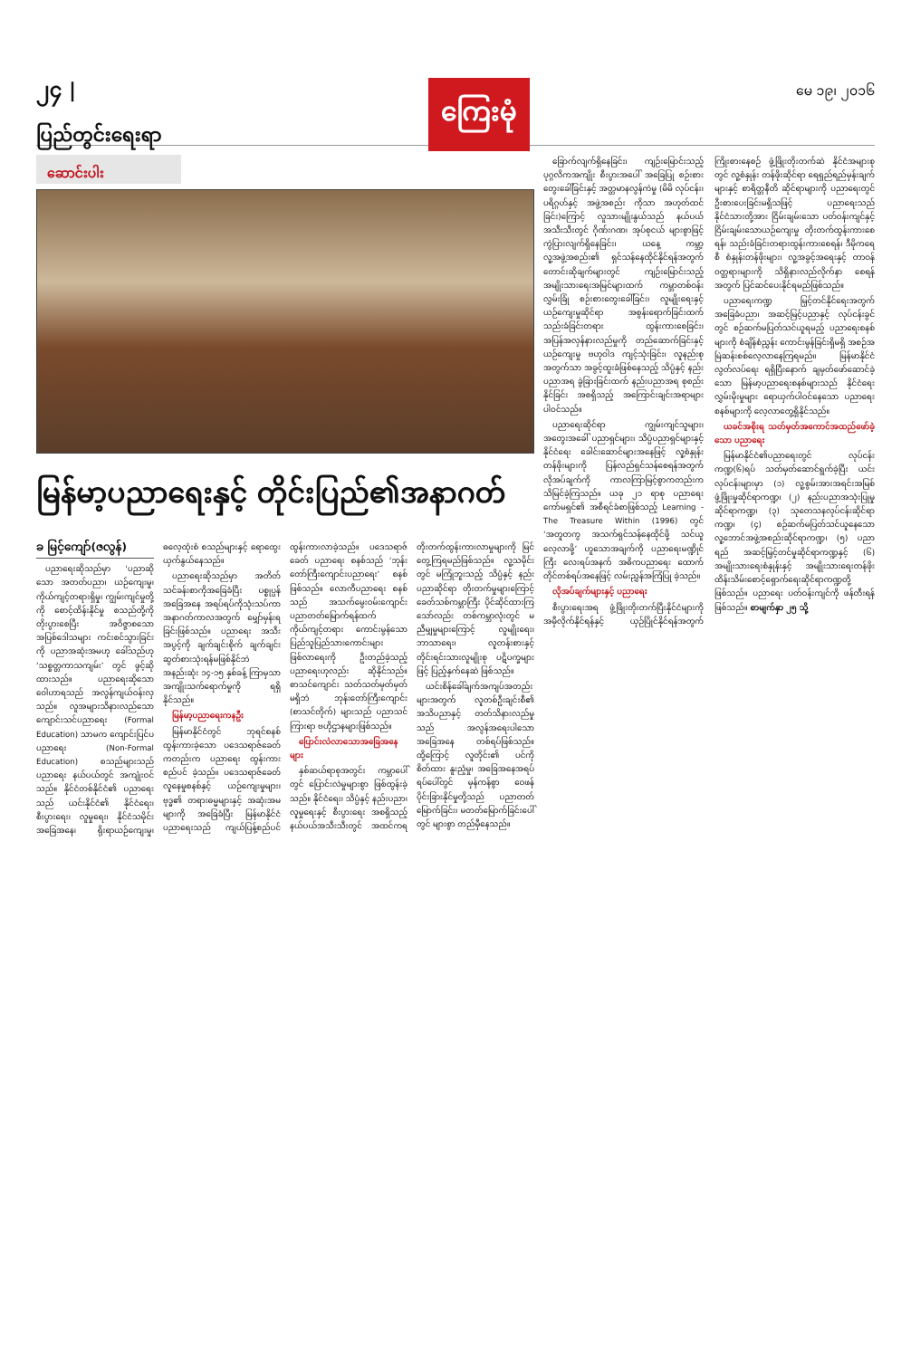၂၄ |
ပြည်တွင်းရေးရာ
ကြေးမုံ
မေ ၁၉၊ ၂၀၁၆
ဆောင်းပါး
မြန်မာ့ပညာရေးနှင့် တိုင်းပြည်၏အနာဂတ်
ခ မြင့်ကျော်(ဇလွန်)
ပညာရေးဆိုသည်မှာ ‘ပညာဆိုသော အတတ်ပညာ၊ ယဉ်ကျေးမှု၊ ကိုယ်ကျင့်တရားရှိမှု၊ ကျွမ်းကျင်မှုတို့ကို စောင့်ထိန်းနိုင်မှု စသည်တို့ကို တိုးပွားစေပြီး အဝိဇ္ဇာစသော အပြစ်ဒေါသများ ကင်းစင်သွားခြင်းကို ပညာအဆုံးအမဟု ခေါ်သည်ဟု ‘သစ္စတ္တကာသကျမ်း’ တွင် ဖွင့်ဆိုထားသည်။ ပညာရေးဆိုသော ဝေါဟာရသည် အလွန်ကျယ်ဝန်းလှသည်။ လူအများသိနားလည်သော ကျောင်းသင်ပညာရေး (Formal Education) သာမက ကျောင်းပြင်ပပညာရေး (Non-Formal Education) စသည်များသည် ပညာရေး နယ်ပယ်တွင် အကျုံးဝင်သည်။ နိုင်ငံတစ်နိုင်ငံ၏ ပညာရေးသည် ယင်းနိုင်ငံ၏ နိုင်ငံရေး၊ စီးပွားရေး၊ လူမှုရေး၊ နိုင်ငံသမိုင်းအခြေအနေ၊ ရိုးရာယဉ်ကျေးမှု၊ ဓလေ့ထုံးစံ စသည်များနှင့် ရောထွေးယှက်နွယ်နေသည်။
ပညာရေးဆိုသည်မှာ အတိတ်သင်ခန်းစာကိုအခြေခံပြီး ပစ္စုပ္ပန် အခြေအနေ အရပ်ရပ်ကိုသုံးသပ်ကာ အနာဂတ်ကာလအတွက် မျှော်မှန်းရခြင်းဖြစ်သည်။ ပညာရေး အသီးအပွင့်ကို ချက်ချင်းစိုက် ချက်ချင်းဆွတ်စားသုံးရန်မဖြစ်နိုင်ဘဲ အနည်းဆုံး ၁၄-၁၅ နှစ်ခန့် ကြာမှသာ အကျိုးသက်ရောက်မှုကို ရရှိနိုင်သည်။
မြန်မာ့ပညာရေးကနဦး
မြန်မာနိုင်ငံတွင် ဘုရင်စနစ်ထွန်းကားခဲ့သော ပဒေသရာဇ်ခေတ်ကတည်းက ပညာရေး ထွန်းကား စည်ပင် ခဲ့သည်။ ပဒေသရာဇ်ခေတ် လူနေမှုစနစ်နှင့် ယဉ်ကျေးမှုများ၊ ဗုဒ္ဓ၏ တရားဓမ္မများနှင့် အဆုံးအမများကို အခြေခံပြီး မြန်မာနိုင်ငံပညာရေးသည် ကျယ်ပြန့်စည်ပင်ထွန်းကားလာခဲ့သည်။ ပဒေသရာဇ်ခေတ် ပညာရေး စနစ်သည် ‘ဘုန်းတော်ကြီးကျောင်းပညာရေး’ စနစ်ဖြစ်သည်။ လောကီပညာရေး စနစ်သည် အသက်မွေးဝမ်းကျောင်းပညာတတ်မြောက်ရန်ထက် ကိုယ်ကျင့်တရား ကောင်းမွန်သော ပြည်သူပြည်သားကောင်းများ ဖြစ်လာရေးကို ဦးတည်ခဲ့သည့် ပညာရေးဟုလည်း ဆိုနိုင်သည်။ စာသင်ကျောင်း သတ်သတ်မှတ်မှတ်မရှိဘဲ ဘုန်းတော်ကြီးကျောင်း (စာသင်တိုက်) များသည် ပညာသင်ကြားရာ ဗဟိုဌာနများဖြစ်သည်။
ပြောင်းလဲလာသောအခြေအနေများ
နှစ်ဆယ်ရာစုအတွင်း ကမ္ဘာပေါ်တွင် ပြောင်းလဲမှုများစွာ ဖြစ်ထွန်းခဲ့သည်။ နိုင်ငံရေး၊ သိပ္ပံနှင့် နည်းပညာ၊ လူမှုရေးနှင့် စီးပွားရေး အစရှိသည့်နယ်ပယ်အသီးသီးတွင် အထင်ကရတိုးတက်ထွန်းကားလာမှုများကို မြင်တွေ့ကြရမည်ဖြစ်သည်။ လူ့သမိုင်းတွင် မကြုံဘူးသည့် သိပ္ပံနှင့် နည်းပညာဆိုင်ရာ တိုးတက်မှုများကြောင့် ခေတ်သစ်ကမ္ဘာကြီး ပိုင်ဆိုင်ထားကြသော်လည်း တစ်ကမ္ဘာလုံးတွင် မညီမျှမှုများကြောင့် လူမျိုးရေး၊ ဘာသာရေး၊ လူတန်းစားနှင့် တိုင်းရင်းသားလူမျိုးစု ပဋိပက္ခများဖြင့် ပြည့်နှက်နေဆဲ ဖြစ်သည်။
ယင်းစိန်ခေါ်ချက်အကျပ်အတည်းများအတွက် လူတစ်ဦးချင်းစီ၏ အသိပညာနှင့် တတ်သိနားလည်မှုသည် အလွန်အရေးပါသော အခြေအနေ တစ်ရပ်ဖြစ်သည်။ ထို့ကြောင့် လူတိုင်း၏ ပင်ကိုစိတ်ထား နူးညံ့မှု၊ အခြေအနေအရပ်ရပ်ပေါ်တွင် မှန်ကန်စွာ ဝေဖန်ပိုင်းခြားနိုင်မှုတို့သည် ပညာတတ်မြောက်ခြင်း၊ မတတ်မြောက်ခြင်းပေါ်တွင် များစွာ တည်မှီနေသည်။
ခြောက်လျက်ရှိနေခြင်း၊ ကျဉ်းမြောင်းသည့် ပုဂ္ဂလိကအကျိုး စီးပွားအပေါ် အခြေပြု စဉ်းစားတွေးခေါ်ခြင်းနှင့် အတ္တမာနလွန်ကဲမှု (မိမိ လုပ်ငန်း၊ ပရိဂ္ဂဟ်နှင့် အဖွဲ့အစည်း ကိုသာ အဟုတ်ထင်ခြင်း)ကြောင့် လူသားမျိုးနွယ်သည် နယ်ပယ်အသီးသီးတွင် ဂိုဏ်းဂဏ၊ အုပ်စုငယ် များစွာဖြင့် ကွဲပြားလျက်ရှိနေခြင်း၊ ယနေ့ ကမ္ဘာ့လူ့အဖွဲ့အစည်း၏ ရှင်သန်နေထိုင်နိုင်ရန်အတွက် တောင်းဆိုချက်များတွင် ကျဉ်းမြောင်းသည့် အမျိုးသားရေးအမြင်များထက် ကမ္ဘာတစ်ဝန်း လွှမ်းခြုံ စဉ်းစားတွေးခေါ်ခြင်း၊ လူမျိုးရေးနှင့် ယဉ်ကျေးမှုဆိုင်ရာ အစွန်းရောက်ခြင်းထက် သည်းခံခြင်းတရား ထွန်းကားစေခြင်း၊ အပြန်အလှန်နားလည်မှုကို တည်ဆောက်ခြင်းနှင့် ယဉ်ကျေးမှု ဗဟုဝါဒ ကျင့်သုံးခြင်း၊ လူနည်းစုအတွက်သာ အခွင့်ထူးခံဖြစ်နေသည့် သိပ္ပံနှင့် နည်းပညာအရ ခွဲခြားခြင်းထက် နည်းပညာအရ စုစည်းနိုင်ခြင်း အစရှိသည့် အကြောင်းချင်းအရာများ ပါဝင်သည်။
ပညာရေးဆိုင်ရာ ကျွမ်းကျင်သူများ၊ အတွေးအခေါ် ပညာရှင်များ၊ သိပ္ပံပညာရှင်များနှင့် နိုင်ငံရေး ခေါင်းဆောင်များအနေဖြင့် လူ့စံနှုန်း တန်ဖိုးများကို ပြန်လည်ရှင်သန်စေရန်အတွက် လိုအပ်ချက်ကို ကာလကြာမြင့်စွာကတည်းက သိမြင်ခဲ့ကြသည်။ ယခု ၂၁ ရာစု ပညာရေး ကော်မရှင်၏ အစီရင်ခံစာဖြစ်သည့် Learning - The Treasure Within (1996) တွင် ‘အတူတကွ အသက်ရှင်သန်နေထိုင်ဖို့ သင်ယူလေ့လာဖို့’ ဟူသောအချက်ကို ပညာရေးမဏ္ဍိုင်ကြီး လေးရပ်အနက် အဓိကပညာရေး ထောက်တိုင်တစ်ရပ်အနေဖြင့် လမ်းညွှန်အကြံပြု ခဲ့သည်။
လိုအပ်ချက်များနှင့် ပညာရေး
စီးပွားရေးအရ ဖွံ့ဖြိုးတိုးတက်ပြီးနိုင်ငံများကို အမှီလိုက်နိုင်ရန်နှင့် ယှဉ်ပြိုင်နိုင်ရန်အတွက် ကြိုးစားနေစဉ် ဖွံ့ဖြိုးတိုးတက်ဆဲ နိုင်ငံအများစုတွင် လူ့စံနှုန်း တန်ဖိုးဆိုင်ရာ ရေရှည်ရည်မှန်းချက်များနှင့် စာရိတ္တနီတိ ဆိုင်ရာများကို ပညာရေးတွင် ဦးစားပေးခြင်းမရှိသဖြင့် ပညာရေးသည် နိုင်ငံသားတို့အား ငြိမ်းချမ်းသော ပတ်ဝန်းကျင်နှင့် ငြိမ်းချမ်းသောယဉ်ကျေးမှု တိုးတက်ထွန်းကားစေရန်၊ သည်းခံခြင်းတရားထွန်းကားစေရန်၊ ဒီမိုကရေစီ စံနှုန်းတန်ဖိုးများ၊ လူ့အခွင့်အရေးနှင့် တာဝန်ဝတ္တရားများကို သိရှိနားလည်လိုက်နာ စေရန်အတွက် ပြင်ဆင်ပေးနိုင်ရမည်ဖြစ်သည်။
ပညာရေးကဏ္ဍ မြှင့်တင်နိုင်ရေးအတွက် အခြေခံပညာ၊ အဆင့်မြင့်ပညာနှင့် လုပ်ငန်းခွင်တွင် စဉ်ဆက်မပြတ်သင်ယူရမည့် ပညာရေးစနစ်များကို စံချိန်စံညွှန်း ကောင်းမွန်ခြင်းရှိမရှိ အစဉ်အမြဲဆန်းစစ်လေ့လာနေကြရမည်။ မြန်မာနိုင်ငံ လွတ်လပ်ရေး ရရှိပြီးနောက် ချမှတ်ဖော်ဆောင်ခဲ့သော မြန်မာ့ပညာရေးစနစ်များသည် နိုင်ငံရေးလွှမ်းမိုးမှုများ ရောယှက်ပါဝင်နေသော ပညာရေးစနစ်များကို လေ့လာတွေ့ရှိနိုင်သည်။
ယခင်အစိုးရ သတ်မှတ်အကောင်အထည်ဖော်ခဲ့သော ပညာရေး
မြန်မာနိုင်ငံ၏ပညာရေးတွင် လုပ်ငန်းကဏ္ဍ(၆)ရပ် သတ်မှတ်ဆောင်ရွက်ခဲ့ပြီး ယင်းလုပ်ငန်းများမှာ (၁) လူ့စွမ်းအားအရင်းအမြစ် ဖွံ့ဖြိုးမှုဆိုင်ရာကဏ္ဍ၊ (၂) နည်းပညာအသုံးပြုမှုဆိုင်ရာကဏ္ဍ၊ (၃) သုတေသနလုပ်ငန်းဆိုင်ရာကဏ္ဍ၊ (၄) စဉ်ဆက်မပြတ်သင်ယူနေသော လူ့ဘောင်အဖွဲ့အစည်းဆိုင်ရာကဏ္ဍ၊ (၅) ပညာရည် အဆင့်မြှင့်တင်မှုဆိုင်ရာကဏ္ဍနှင့် (၆) အမျိုးသားရေးစံနှုန်းနှင့် အမျိုးသားရေးတန်ဖိုး ထိန်းသိမ်းစောင့်ရှောက်ရေးဆိုင်ရာကဏ္ဍတို့ဖြစ်သည်။ ပညာရေး ပတ်ဝန်းကျင်ကို ဖန်တီးရန် ဖြစ်သည်။ စာမျက်နှာ ၂၅ သို့